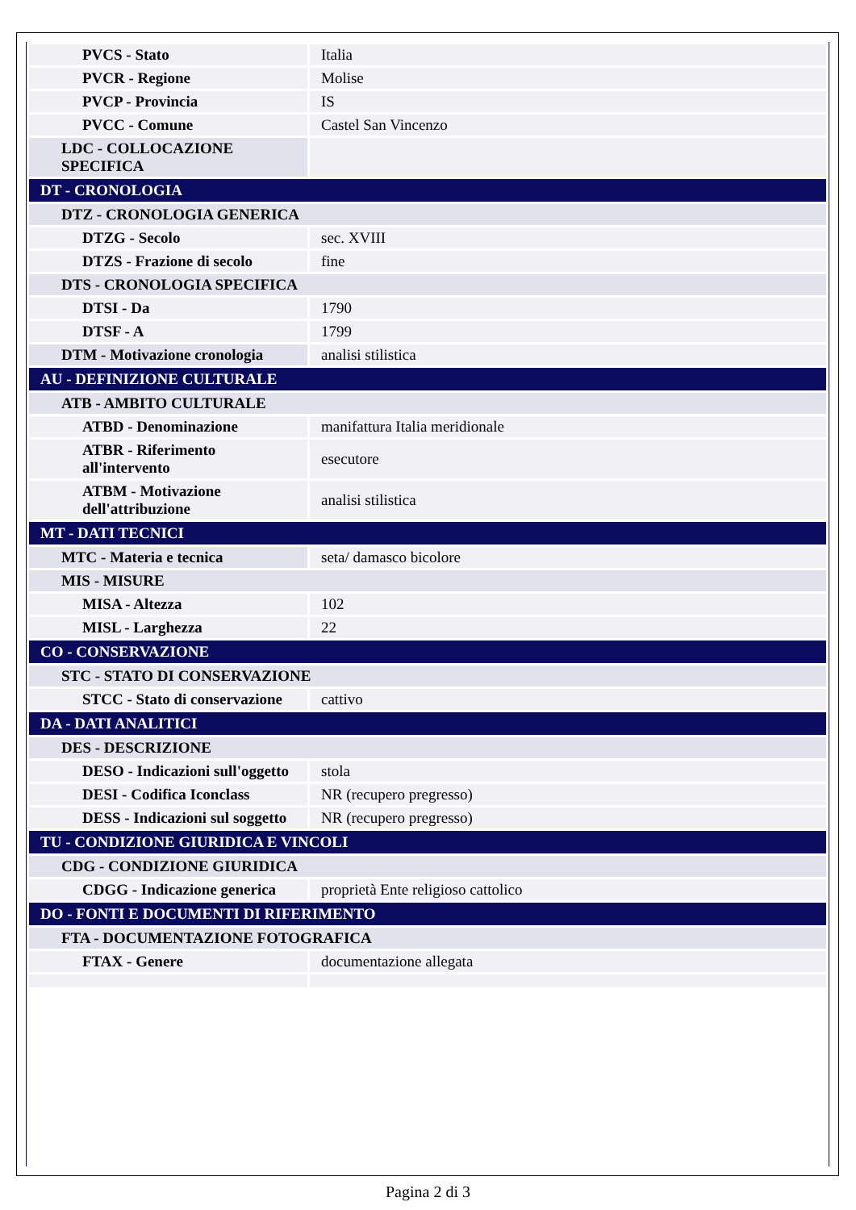| PVCS - Stato | Italia |
| PVCR - Regione | Molise |
| PVCP - Provincia | IS |
| PVCC - Comune | Castel San Vincenzo |
| LDC - COLLOCAZIONE SPECIFICA | |
| DT - CRONOLOGIA | |
| DTZ - CRONOLOGIA GENERICA | |
| DTZG - Secolo | sec. XVIII |
| DTZS - Frazione di secolo | fine |
| DTS - CRONOLOGIA SPECIFICA | |
| DTSI - Da | 1790 |
| DTSF - A | 1799 |
| DTM - Motivazione cronologia | analisi stilistica |
| AU - DEFINIZIONE CULTURALE | |
| ATB - AMBITO CULTURALE | |
| ATBD - Denominazione | manifattura Italia meridionale |
| ATBR - Riferimento all'intervento | esecutore |
| ATBM - Motivazione dell'attribuzione | analisi stilistica |
| MT - DATI TECNICI | |
| MTC - Materia e tecnica | seta/ damasco bicolore |
| MIS - MISURE | |
| MISA - Altezza | 102 |
| MISL - Larghezza | 22 |
| CO - CONSERVAZIONE | |
| STC - STATO DI CONSERVAZIONE | |
| STCC - Stato di conservazione | cattivo |
| DA - DATI ANALITICI | |
| DES - DESCRIZIONE | |
| DESO - Indicazioni sull'oggetto | stola |
| DESI - Codifica Iconclass | NR (recupero pregresso) |
| DESS - Indicazioni sul soggetto | NR (recupero pregresso) |
| TU - CONDIZIONE GIURIDICA E VINCOLI | |
| CDG - CONDIZIONE GIURIDICA | |
| CDGG - Indicazione generica | proprietà Ente religioso cattolico |
| DO - FONTI E DOCUMENTI DI RIFERIMENTO | |
| FTA - DOCUMENTAZIONE FOTOGRAFICA | |
| FTAX - Genere | documentazione allegata |
Pagina 2 di 3